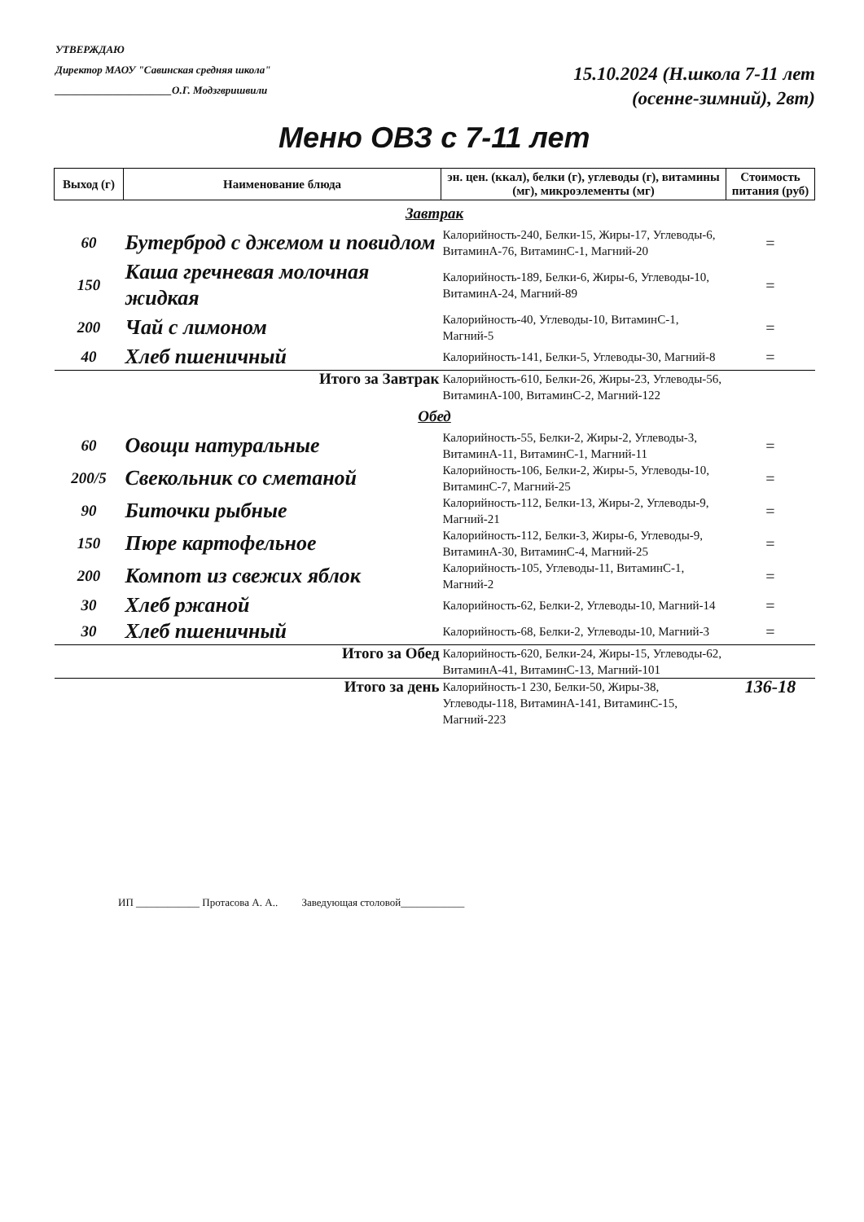УТВЕРЖДАЮ
Директор МАОУ "Савинская средняя школа"
______________________О.Г. Модзгвришвили
15.10.2024 (Н.школа 7-11 лет
(осенне-зимний), 2вт)
Меню ОВЗ с 7-11 лет
| Выход (г) | Наименование блюда | эн. цен. (ккал), белки (г), углеводы (г), витамины (мг), микроэлементы (мг) | Стоимость питания (руб) |
| --- | --- | --- | --- |
| Завтрак | | | |
| 60 | Бутерброд с джемом и повидлом | Калорийность-240, Белки-15, Жиры-17, Углеводы-6, ВитаминА-76, ВитаминС-1, Магний-20 | = |
| 150 | Каша гречневая молочная жидкая | Калорийность-189, Белки-6, Жиры-6, Углеводы-10, ВитаминА-24, Магний-89 | = |
| 200 | Чай с лимоном | Калорийность-40, Углеводы-10, ВитаминС-1, Магний-5 | = |
| 40 | Хлеб пшеничный | Калорийность-141, Белки-5, Углеводы-30, Магний-8 | = |
| Итого за Завтрак | | Калорийность-610, Белки-26, Жиры-23, Углеводы-56, ВитаминА-100, ВитаминС-2, Магний-122 | |
| Обед | | | |
| 60 | Овощи натуральные | Калорийность-55, Белки-2, Жиры-2, Углеводы-3, ВитаминА-11, ВитаминС-1, Магний-11 | = |
| 200/5 | Свекольник со сметаной | Калорийность-106, Белки-2, Жиры-5, Углеводы-10, ВитаминС-7, Магний-25 | = |
| 90 | Биточки рыбные | Калорийность-112, Белки-13, Жиры-2, Углеводы-9, Магний-21 | = |
| 150 | Пюре картофельное | Калорийность-112, Белки-3, Жиры-6, Углеводы-9, ВитаминА-30, ВитаминС-4, Магний-25 | = |
| 200 | Компот из свежих яблок | Калорийность-105, Углеводы-11, ВитаминС-1, Магний-2 | = |
| 30 | Хлеб ржаной | Калорийность-62, Белки-2, Углеводы-10, Магний-14 | = |
| 30 | Хлеб пшеничный | Калорийность-68, Белки-2, Углеводы-10, Магний-3 | = |
| Итого за Обед | | Калорийность-620, Белки-24, Жиры-15, Углеводы-62, ВитаминА-41, ВитаминС-13, Магний-101 | |
| Итого за день | | Калорийность-1 230, Белки-50, Жиры-38, Углеводы-118, ВитаминА-141, ВитаминС-15, Магний-223 | 136-18 |
ИП ____________ Протасова А. А.. Заведующая столовой____________